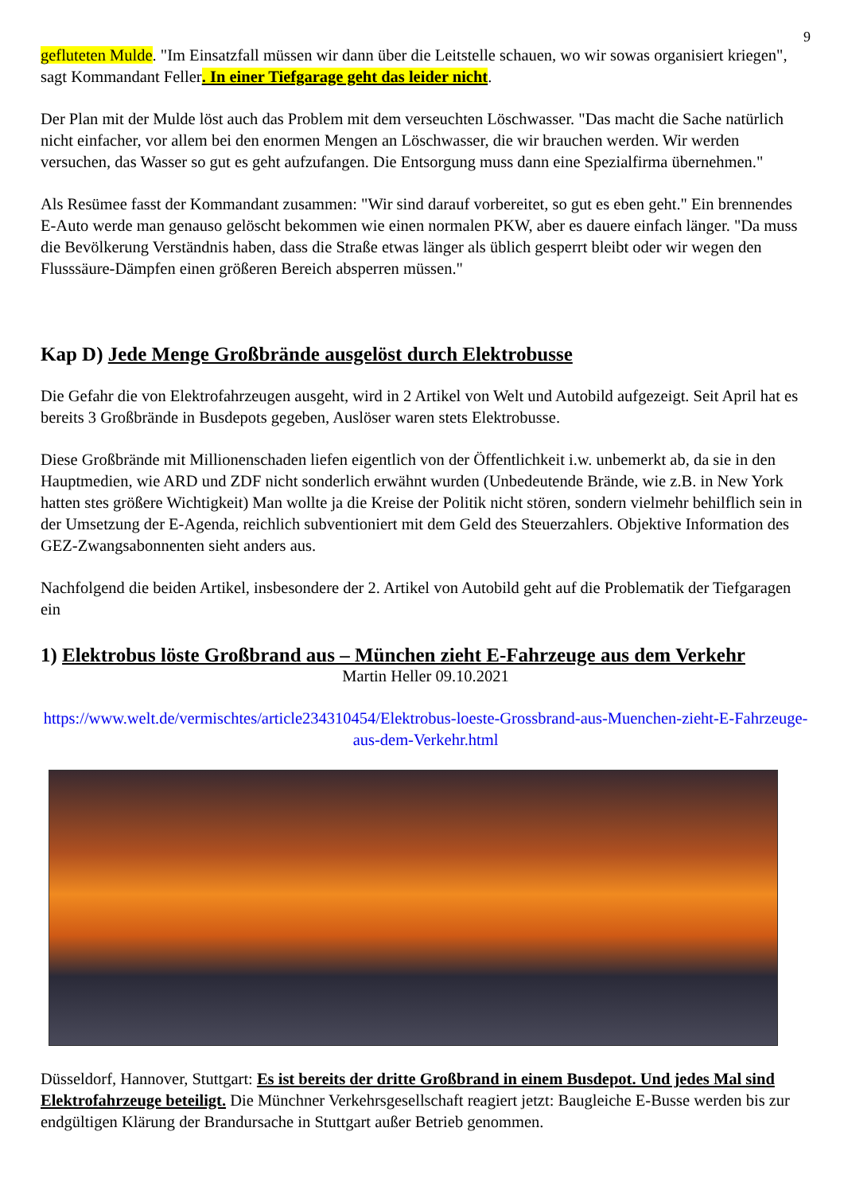9
gefluteten Mulde. "Im Einsatzfall müssen wir dann über die Leitstelle schauen, wo wir sowas organisiert kriegen", sagt Kommandant Feller. In einer Tiefgarage geht das leider nicht.
Der Plan mit der Mulde löst auch das Problem mit dem verseuchten Löschwasser. "Das macht die Sache natürlich nicht einfacher, vor allem bei den enormen Mengen an Löschwasser, die wir brauchen werden. Wir werden versuchen, das Wasser so gut es geht aufzufangen. Die Entsorgung muss dann eine Spezialfirma übernehmen."
Als Resümee fasst der Kommandant zusammen: "Wir sind darauf vorbereitet, so gut es eben geht." Ein brennendes E-Auto werde man genauso gelöscht bekommen wie einen normalen PKW, aber es dauere einfach länger. "Da muss die Bevölkerung Verständnis haben, dass die Straße etwas länger als üblich gesperrt bleibt oder wir wegen den Flusssäure-Dämpfen einen größeren Bereich absperren müssen."
Kap D) Jede Menge Großbrände ausgelöst durch Elektrobusse
Die Gefahr die von Elektrofahrzeugen ausgeht, wird in 2 Artikel von Welt und Autobild aufgezeigt. Seit April hat es bereits 3 Großbrände in Busdepots gegeben, Auslöser waren stets Elektrobusse.
Diese Großbrände mit Millionenschaden liefen eigentlich von der Öffentlichkeit i.w. unbemerkt ab, da sie in den Hauptmedien, wie ARD und ZDF nicht sonderlich erwähnt wurden (Unbedeutende Brände, wie z.B. in New York hatten stes größere Wichtigkeit) Man wollte ja die Kreise der Politik nicht stören, sondern vielmehr behilflich sein in der Umsetzung der E-Agenda, reichlich subventioniert mit dem Geld des Steuerzahlers. Objektive Information des GEZ-Zwangsabonnenten sieht anders aus.
Nachfolgend die beiden Artikel, insbesondere der 2. Artikel von Autobild geht auf die Problematik der Tiefgaragen ein
1) Elektrobus löste Großbrand aus – München zieht E-Fahrzeuge aus dem Verkehr
Martin Heller 09.10.2021
https://www.welt.de/vermischtes/article234310454/Elektrobus-loeste-Grossbrand-aus-Muenchen-zieht-E-Fahrzeuge-aus-dem-Verkehr.html
Düsseldorf, Hannover, Stuttgart: Es ist bereits der dritte Großbrand in einem Busdepot. Und jedes Mal sind Elektrofahrzeuge beteiligt. Die Münchner Verkehrsgesellschaft reagiert jetzt: Baugleiche E-Busse werden bis zur endgültigen Klärung der Brandursache in Stuttgart außer Betrieb genommen.